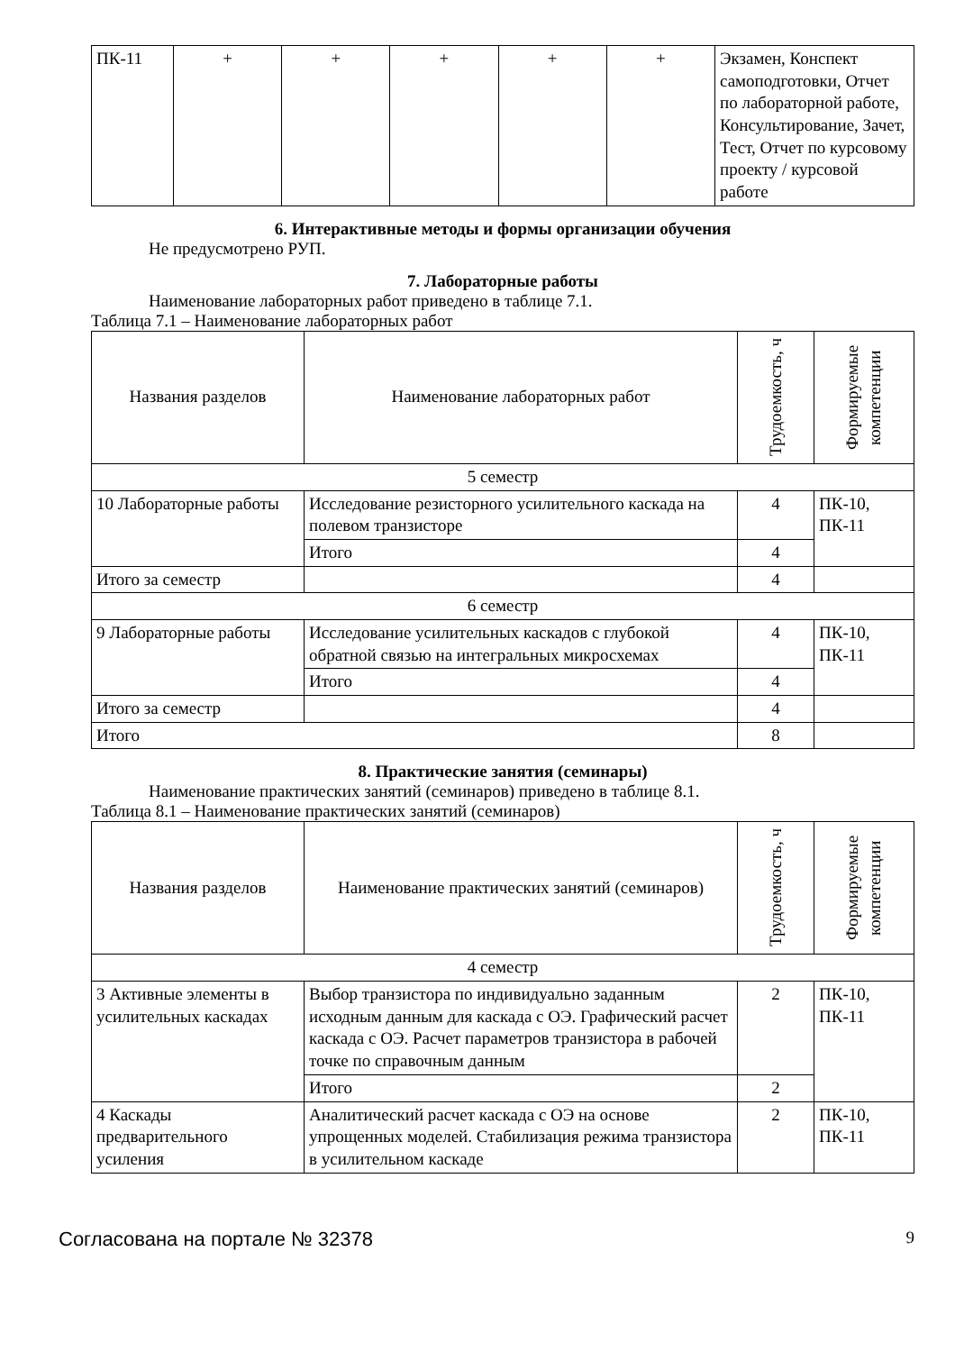| ПК-11 | + | + | + | + | + | Экзамен, Конспект самоподготовки, Отчет по лабораторной работе, Консультирование, Зачет, Тест, Отчет по курсовому проекту / курсовой работе |
6. Интерактивные методы и формы организации обучения
Не предусмотрено РУП.
7. Лабораторные работы
Наименование лабораторных работ приведено в таблице 7.1.
Таблица 7.1 – Наименование лабораторных работ
| Названия разделов | Наименование лабораторных работ | Трудоемкость, ч | Формируемые компетенции |
| 5 семестр | | | |
| 10 Лабораторные работы | Исследование резисторного усилительного каскада на полевом транзисторе | 4 | ПК-10, ПК-11 |
| | Итого | 4 | |
| Итого за семестр | | 4 | |
| 6 семестр | | | |
| 9 Лабораторные работы | Исследование усилительных каскадов с глубокой обратной связью на интегральных микросхемах | 4 | ПК-10, ПК-11 |
| | Итого | 4 | |
| Итого за семестр | | 4 | |
| Итого | | 8 | |
8. Практические занятия (семинары)
Наименование практических занятий (семинаров) приведено в таблице 8.1.
Таблица 8.1 – Наименование практических занятий (семинаров)
| Названия разделов | Наименование практических занятий (семинаров) | Трудоемкость, ч | Формируемые компетенции |
| 4 семестр | | | |
| 3 Активные элементы в усилительных каскадах | Выбор транзистора по индивидуально заданным исходным данным для каскада с ОЭ. Графический расчет каскада с ОЭ. Расчет параметров транзистора в рабочей точке по справочным данным | 2 | ПК-10, ПК-11 |
| | Итого | 2 | |
| 4 Каскады предварительного усиления | Аналитический расчет каскада с ОЭ на основе упрощенных моделей. Стабилизация режима транзистора в усилительном каскаде | 2 | ПК-10, ПК-11 |
Согласована на портале № 32378 9